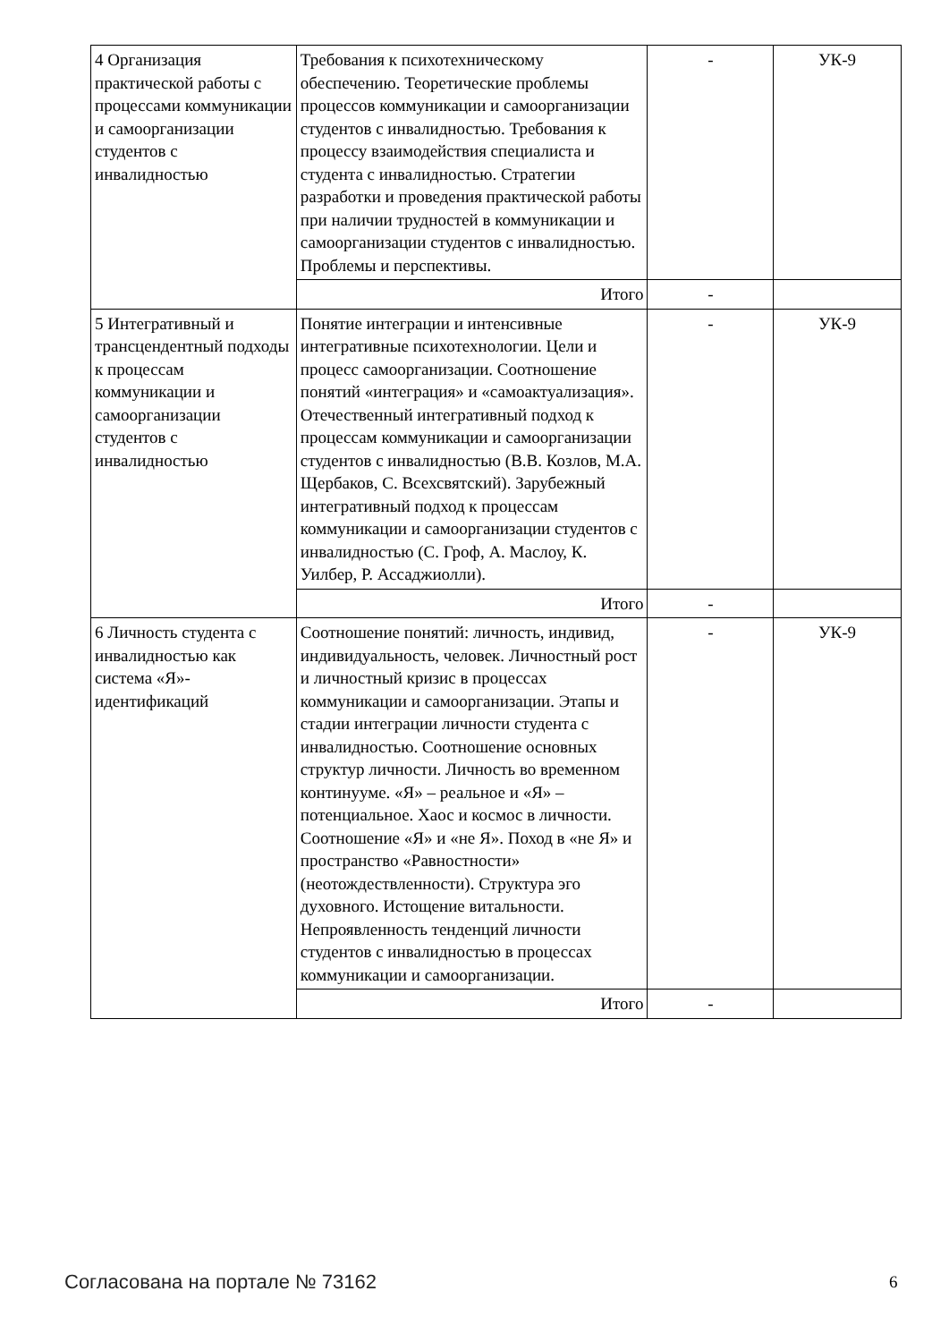| 4 Организация практической работы с процессами коммуникации и самоорганизации студентов с инвалидностью | Требования к психотехническому обеспечению. Теоретические проблемы процессов коммуникации и самоорганизации студентов с инвалидностью. Требования к процессу взаимодействия специалиста и студента с инвалидностью. Стратегии разработки и проведения практической работы при наличии трудностей в коммуникации и самоорганизации студентов с инвалидностью. Проблемы и перспективы. | - | УК-9 |
| | Итого | - | |
| 5 Интегративный и трансцендентный подходы к процессам коммуникации и самоорганизации студентов с инвалидностью | Понятие интеграции и интенсивные интегративные психотехнологии. Цели и процесс самоорганизации. Соотношение понятий «интеграция» и «самоактуализация». Отечественный интегративный подход к процессам коммуникации и самоорганизации студентов с инвалидностью (В.В. Козлов, М.А. Щербаков, С. Всехсвятский). Зарубежный интегративный подход к процессам коммуникации и самоорганизации студентов с инвалидностью (С. Гроф, А. Маслоу, К. Уилбер, Р. Ассаджиолли). | - | УК-9 |
| | Итого | - | |
| 6 Личность студента с инвалидностью как система «Я»-идентификаций | Соотношение понятий: личность, индивид, индивидуальность, человек. Личностный рост и личностный кризис в процессах коммуникации и самоорганизации. Этапы и стадии интеграции личности студента с инвалидностью. Соотношение основных структур личности. Личность во временном континууме. «Я» – реальное и «Я» – потенциальное. Хаос и космос в личности. Соотношение «Я» и «не Я». Поход в «не Я» и пространство «Равностности» (неотождествленности). Структура эго духовного. Истощение витальности. Непроявленность тенденций личности студентов с инвалидностью в процессах коммуникации и самоорганизации. | - | УК-9 |
| | Итого | - | |
Согласована на портале № 73162 6